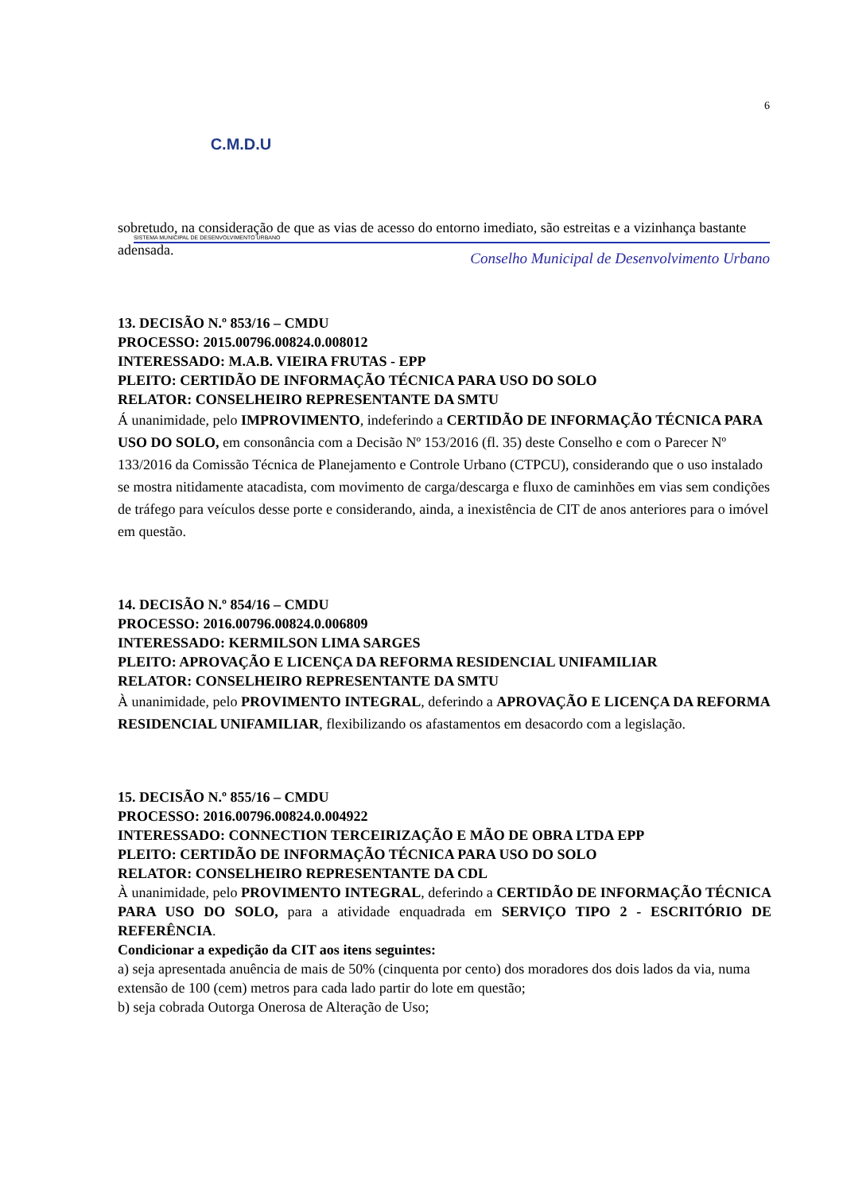6
C.M.D.U
SISTEMA MUNICIPAL DE DESENVOLVIMENTO URBANO
Conselho Municipal de Desenvolvimento Urbano
sobretudo, na consideração de que as vias de acesso do entorno imediato, são estreitas e a vizinhança bastante adensada.
13. DECISÃO N.º 853/16 – CMDU
PROCESSO: 2015.00796.00824.0.008012
INTERESSADO: M.A.B. VIEIRA FRUTAS - EPP
PLEITO: CERTIDÃO DE INFORMAÇÃO TÉCNICA PARA USO DO SOLO
RELATOR: CONSELHEIRO REPRESENTANTE DA SMTU
Á unanimidade, pelo IMPROVIMENTO, indeferindo a CERTIDÃO DE INFORMAÇÃO TÉCNICA PARA USO DO SOLO, em consonância com a Decisão Nº 153/2016 (fl. 35) deste Conselho e com o Parecer Nº 133/2016 da Comissão Técnica de Planejamento e Controle Urbano (CTPCU), considerando que o uso instalado se mostra nitidamente atacadista, com movimento de carga/descarga e fluxo de caminhões em vias sem condições de tráfego para veículos desse porte e considerando, ainda, a inexistência de CIT de anos anteriores para o imóvel em questão.
14. DECISÃO N.º 854/16 – CMDU
PROCESSO: 2016.00796.00824.0.006809
INTERESSADO: KERMILSON LIMA SARGES
PLEITO: APROVAÇÃO E LICENÇA DA REFORMA RESIDENCIAL UNIFAMILIAR
RELATOR: CONSELHEIRO REPRESENTANTE DA SMTU
À unanimidade, pelo PROVIMENTO INTEGRAL, deferindo a APROVAÇÃO E LICENÇA DA REFORMA RESIDENCIAL UNIFAMILIAR, flexibilizando os afastamentos em desacordo com a legislação.
15. DECISÃO N.º 855/16 – CMDU
PROCESSO: 2016.00796.00824.0.004922
INTERESSADO: CONNECTION TERCEIRIZAÇÃO E MÃO DE OBRA LTDA EPP
PLEITO: CERTIDÃO DE INFORMAÇÃO TÉCNICA PARA USO DO SOLO
RELATOR: CONSELHEIRO REPRESENTANTE DA CDL
À unanimidade, pelo PROVIMENTO INTEGRAL, deferindo a CERTIDÃO DE INFORMAÇÃO TÉCNICA PARA USO DO SOLO, para a atividade enquadrada em SERVIÇO TIPO 2 - ESCRITÓRIO DE REFERÊNCIA.
Condicionar a expedição da CIT aos itens seguintes:
a) seja apresentada anuência de mais de 50% (cinquenta por cento) dos moradores dos dois lados da via, numa extensão de 100 (cem) metros para cada lado partir do lote em questão;
b) seja cobrada Outorga Onerosa de Alteração de Uso;